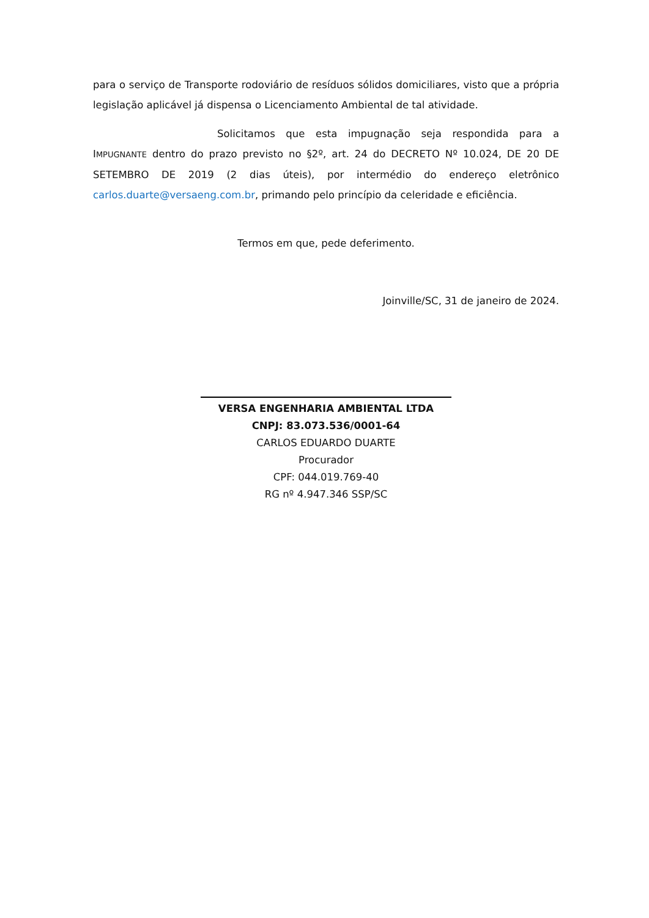para o serviço de Transporte rodoviário de resíduos sólidos domiciliares, visto que a própria legislação aplicável já dispensa o Licenciamento Ambiental de tal atividade.
Solicitamos que esta impugnação seja respondida para a IMPUGNANTE dentro do prazo previsto no §2º, art. 24 do DECRETO Nº 10.024, DE 20 DE SETEMBRO DE 2019 (2 dias úteis), por intermédio do endereço eletrônico carlos.duarte@versaeng.com.br, primando pelo princípio da celeridade e eficiência.
Termos em que, pede deferimento.
Joinville/SC, 31 de janeiro de 2024.
VERSA ENGENHARIA AMBIENTAL LTDA
CNPJ: 83.073.536/0001-64
CARLOS EDUARDO DUARTE
Procurador
CPF: 044.019.769-40
RG nº 4.947.346 SSP/SC